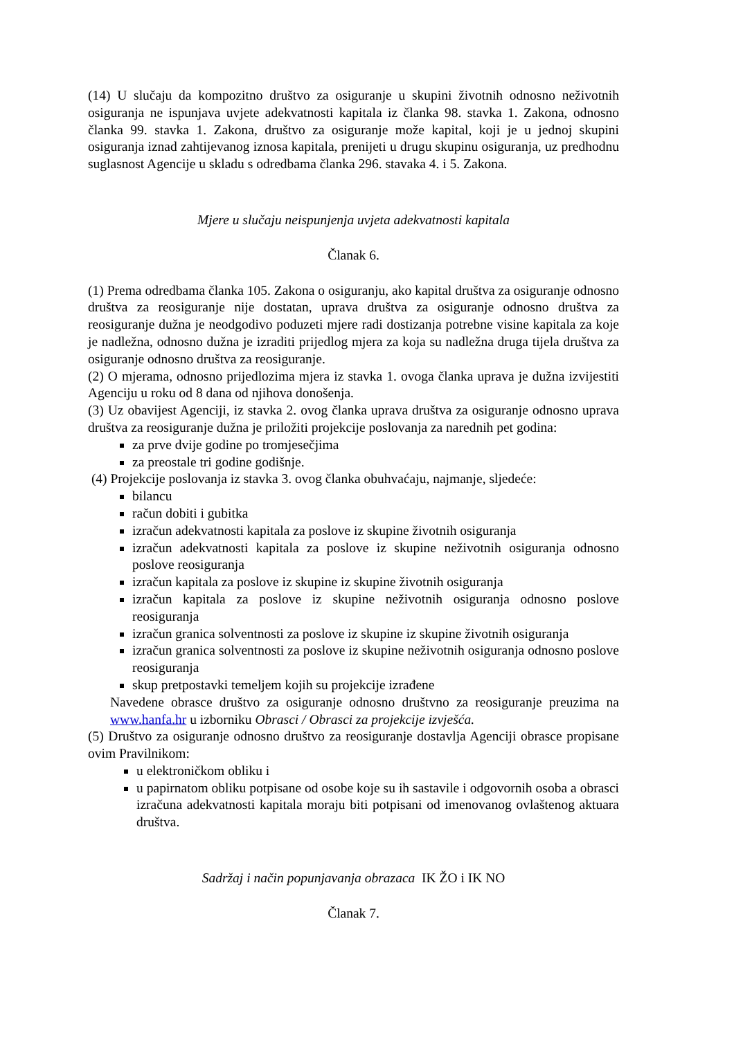(14) U slučaju da kompozitno društvo za osiguranje u skupini životnih odnosno neživotnih osiguranja ne ispunjava uvjete adekvatnosti kapitala iz članka 98. stavka 1. Zakona, odnosno članka 99. stavka 1. Zakona, društvo za osiguranje može kapital, koji je u jednoj skupini osiguranja iznad zahtijevanog iznosa kapitala, prenijeti u drugu skupinu osiguranja, uz predhodnu suglasnost Agencije u skladu s odredbama članka 296. stavaka 4. i 5. Zakona.
Mjere u slučaju neispunjenja uvjeta adekvatnosti kapitala
Članak 6.
(1) Prema odredbama članka 105. Zakona o osiguranju, ako kapital društva za osiguranje odnosno društva za reosiguranje nije dostatan, uprava društva za osiguranje odnosno društva za reosiguranje dužna je neodgodivo poduzeti mjere radi dostizanja potrebne visine kapitala za koje je nadležna, odnosno dužna je izraditi prijedlog mjera za koja su nadležna druga tijela društva za osiguranje odnosno društva za reosiguranje.
(2) O mjerama, odnosno prijedlozima mjera iz stavka 1. ovoga članka uprava je dužna izvijestiti Agenciju u roku od 8 dana od njihova donošenja.
(3) Uz obavijest Agenciji, iz stavka 2. ovog članka uprava društva za osiguranje odnosno uprava društva za reosiguranje dužna je priložiti projekcije poslovanja za narednih pet godina:
za prve dvije godine po tromjesečjima
za preostale tri godine godišnje.
(4) Projekcije poslovanja iz stavka 3. ovog članka obuhvaćaju, najmanje, sljedeće:
bilancu
račun dobiti i gubitka
izračun adekvatnosti kapitala za poslove iz skupine životnih osiguranja
izračun adekvatnosti kapitala za poslove iz skupine neživotnih osiguranja odnosno poslove reosiguranja
izračun kapitala za poslove iz skupine iz skupine životnih osiguranja
izračun kapitala za poslove iz skupine neživotnih osiguranja odnosno poslove reosiguranja
izračun granica solventnosti za poslove iz skupine iz skupine životnih osiguranja
izračun granica solventnosti za poslove iz skupine neživotnih osiguranja odnosno poslove reosiguranja
skup pretpostavki temeljem kojih su projekcije izrađene
Navedene obrasce društvo za osiguranje odnosno društvno za reosiguranje preuzima na www.hanfa.hr u izborniku Obrasci / Obrasci za projekcije izvješća.
(5) Društvo za osiguranje odnosno društvo za reosiguranje dostavlja Agenciji obrasce propisane ovim Pravilnikom:
u elektroničkom obliku i
u papirnatom obliku potpisane od osobe koje su ih sastavile i odgovornih osoba a obrasci izračuna adekvatnosti kapitala moraju biti potpisani od imenovanog ovlaštenog aktuara društva.
Sadržaj i način popunjavanja obrazaca IK ŽO i IK NO
Članak 7.